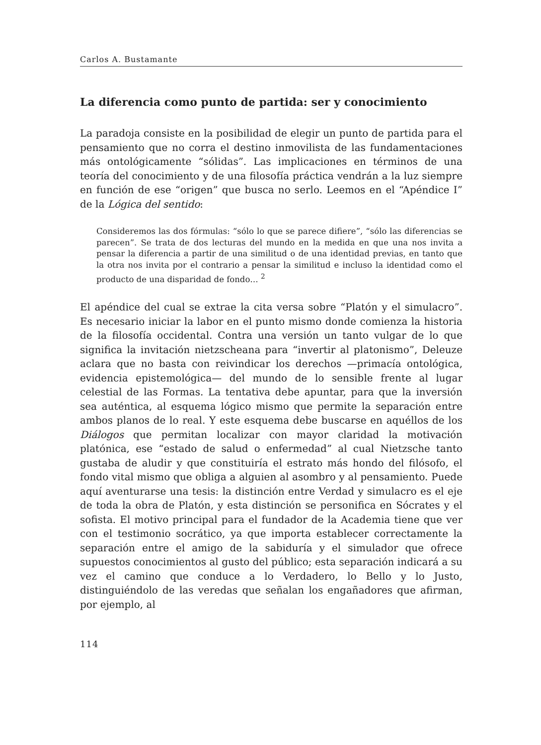Carlos A. Bustamante
La diferencia como punto de partida: ser y conocimiento
La paradoja consiste en la posibilidad de elegir un punto de partida para el pensamiento que no corra el destino inmovilista de las fundamentaciones más ontológicamente “sólidas”. Las implicaciones en términos de una teoría del conocimiento y de una filosofía práctica vendrán a la luz siempre en función de ese “origen” que busca no serlo. Leemos en el “Apéndice I” de la Lógica del sentido:
Consideremos las dos fórmulas: “sólo lo que se parece difiere”, “sólo las diferencias se parecen”. Se trata de dos lecturas del mundo en la medida en que una nos invita a pensar la diferencia a partir de una similitud o de una identidad previas, en tanto que la otra nos invita por el contrario a pensar la similitud e incluso la identidad como el producto de una disparidad de fondo… <sup>2</sup>
El apéndice del cual se extrae la cita versa sobre “Platón y el simulacro”. Es necesario iniciar la labor en el punto mismo donde comienza la historia de la filosofía occidental. Contra una versión un tanto vulgar de lo que significa la invitación nietzscheana para “invertir al platonismo”, Deleuze aclara que no basta con reivindicar los derechos —primacía ontológica, evidencia epistemológica— del mundo de lo sensible frente al lugar celestial de las Formas. La tentativa debe apuntar, para que la inversión sea auténtica, al esquema lógico mismo que permite la separación entre ambos planos de lo real. Y este esquema debe buscarse en aquéllos de los Diálogos que permitan localizar con mayor claridad la motivación platónica, ese “estado de salud o enfermedad” al cual Nietzsche tanto gustaba de aludir y que constituiría el estrato más hondo del filósofo, el fondo vital mismo que obliga a alguien al asombro y al pensamiento. Puede aquí aventurarse una tesis: la distinción entre Verdad y simulacro es el eje de toda la obra de Platón, y esta distinción se personifica en Sócrates y el sofista. El motivo principal para el fundador de la Academia tiene que ver con el testimonio socrático, ya que importa establecer correctamente la separación entre el amigo de la sabiduría y el simulador que ofrece supuestos conocimientos al gusto del público; esta separación indicará a su vez el camino que conduce a lo Verdadero, lo Bello y lo Justo, distinguiéndolo de las veredas que señalan los engañadores que afirman, por ejemplo, al
114